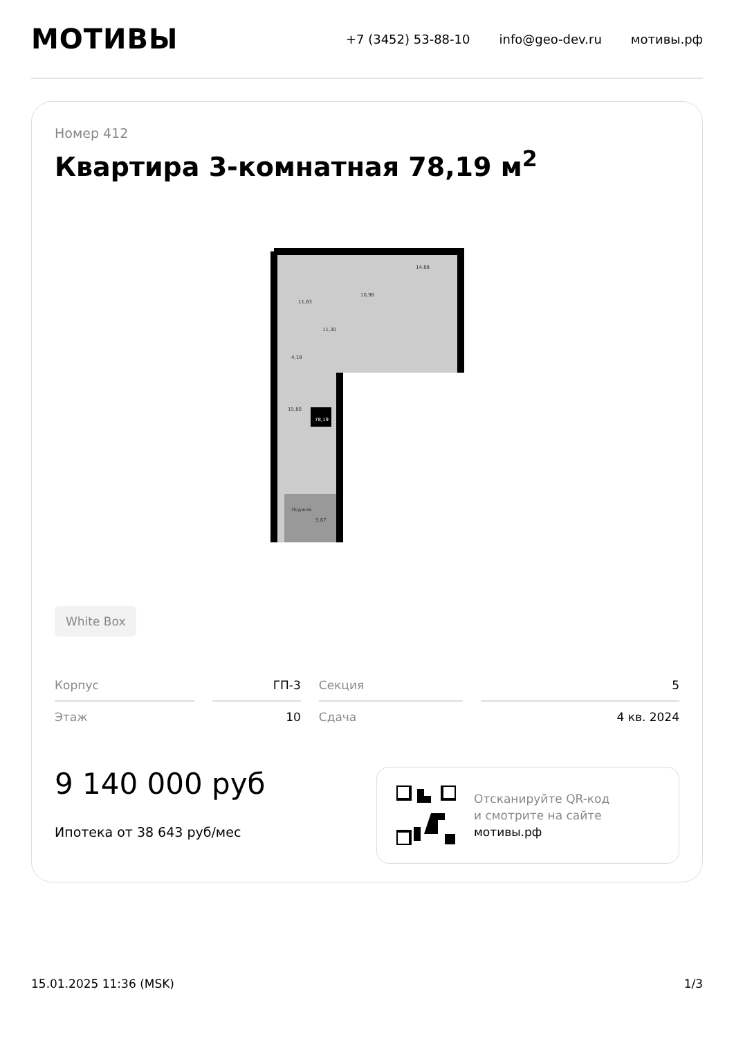МОТИВЫ
+7 (3452) 53-88-10 info@geo-dev.ru мотивы.рф
Номер 412
Квартира 3-комнатная 78,19 м<sup>2</sup>
11,63
10,98
14,88
11,30
4,18
15,80
Лоджия
5,67
78,19
White Box
| Корпус | ГП-3 | Секция | 5 |
| Этаж | 10 | Сдача | 4 кв. 2024 |
9 140 000 руб
Ипотека от 38 643 руб/мес
Отсканируйте QR-код
и смотрите на сайте
мотивы.рф
15.01.2025 11:36 (MSK) 1/3